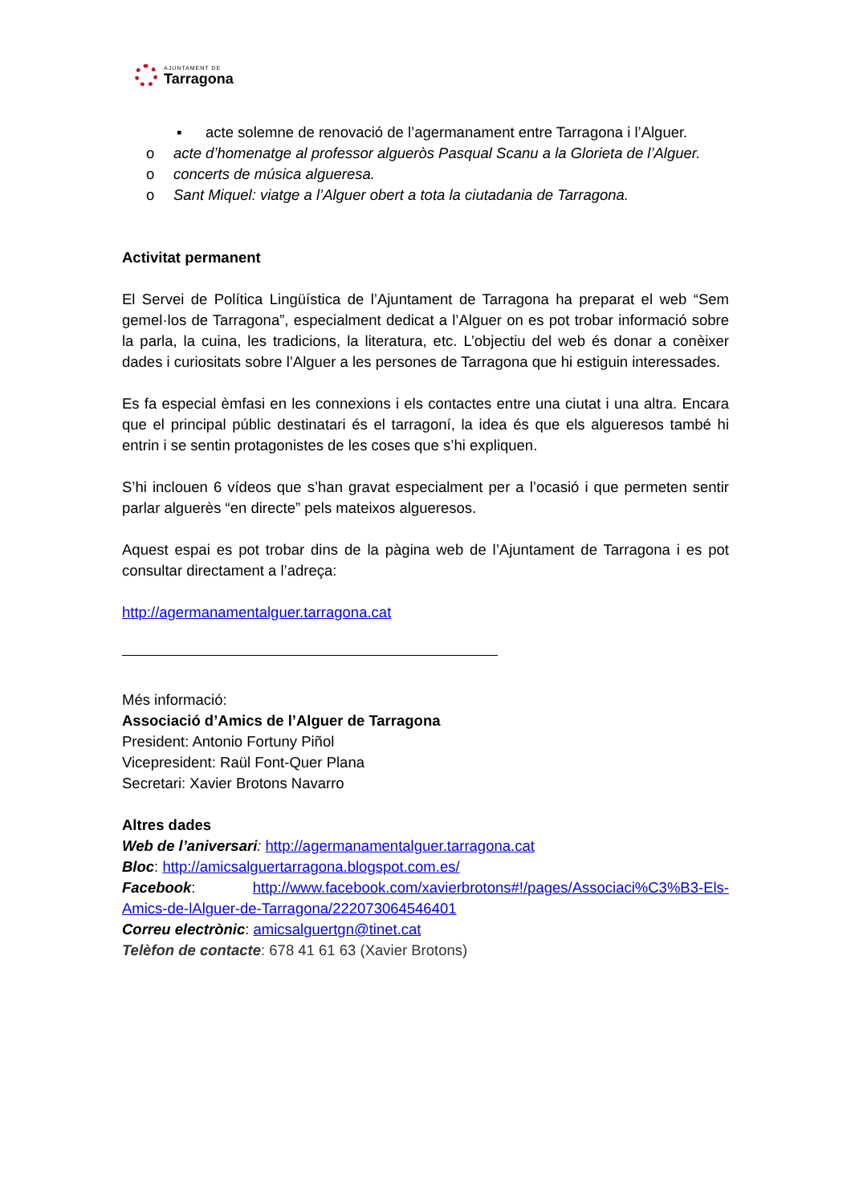AJUNTAMENT DE
Tarragona
▪ acte solemne de renovació de l’agermanament entre Tarragona i l’Alguer.
o acte d’homenatge al professor algueròs Pasqual Scanu a la Glorieta de l’Alguer.
o concerts de música algueresa.
o Sant Miquel: viatge a l’Alguer obert a tota la ciutadania de Tarragona.
Activitat permanent
El Servei de Política Lingüística de l’Ajuntament de Tarragona ha preparat el web “Sem gemel·los de Tarragona”, especialment dedicat a l’Alguer on es pot trobar informació sobre la parla, la cuina, les tradicions, la literatura, etc. L’objectiu del web és donar a conèixer dades i curiositats sobre l’Alguer a les persones de Tarragona que hi estiguin interessades.
Es fa especial èmfasi en les connexions i els contactes entre una ciutat i una altra. Encara que el principal públic destinatari és el tarragoní, la idea és que els algueresos també hi entrin i se sentin protagonistes de les coses que s’hi expliquen.
S’hi inclouen 6 vídeos que s’han gravat especialment per a l’ocasió i que permeten sentir parlar alguerès “en directe” pels mateixos algueresos.
Aquest espai es pot trobar dins de la pàgina web de l’Ajuntament de Tarragona i es pot consultar directament a l’adreça:
http://agermanamentalguer.tarragona.cat
Més informació:
Associació d’Amics de l’Alguer de Tarragona
President: Antonio Fortuny Piñol
Vicepresident: Raül Font-Quer Plana
Secretari: Xavier Brotons Navarro
Altres dades
Web de l’aniversari: http://agermanamentalguer.tarragona.cat
Bloc: http://amicsalguertarragona.blogspot.com.es/
Facebook: http://www.facebook.com/xavierbrotons#!/pages/Associaci%C3%B3-Els-Amics-de-lAlguer-de-Tarragona/222073064546401
Correu electrònic: amicsalguertgn@tinet.cat
Telèfon de contacte: 678 41 61 63 (Xavier Brotons)